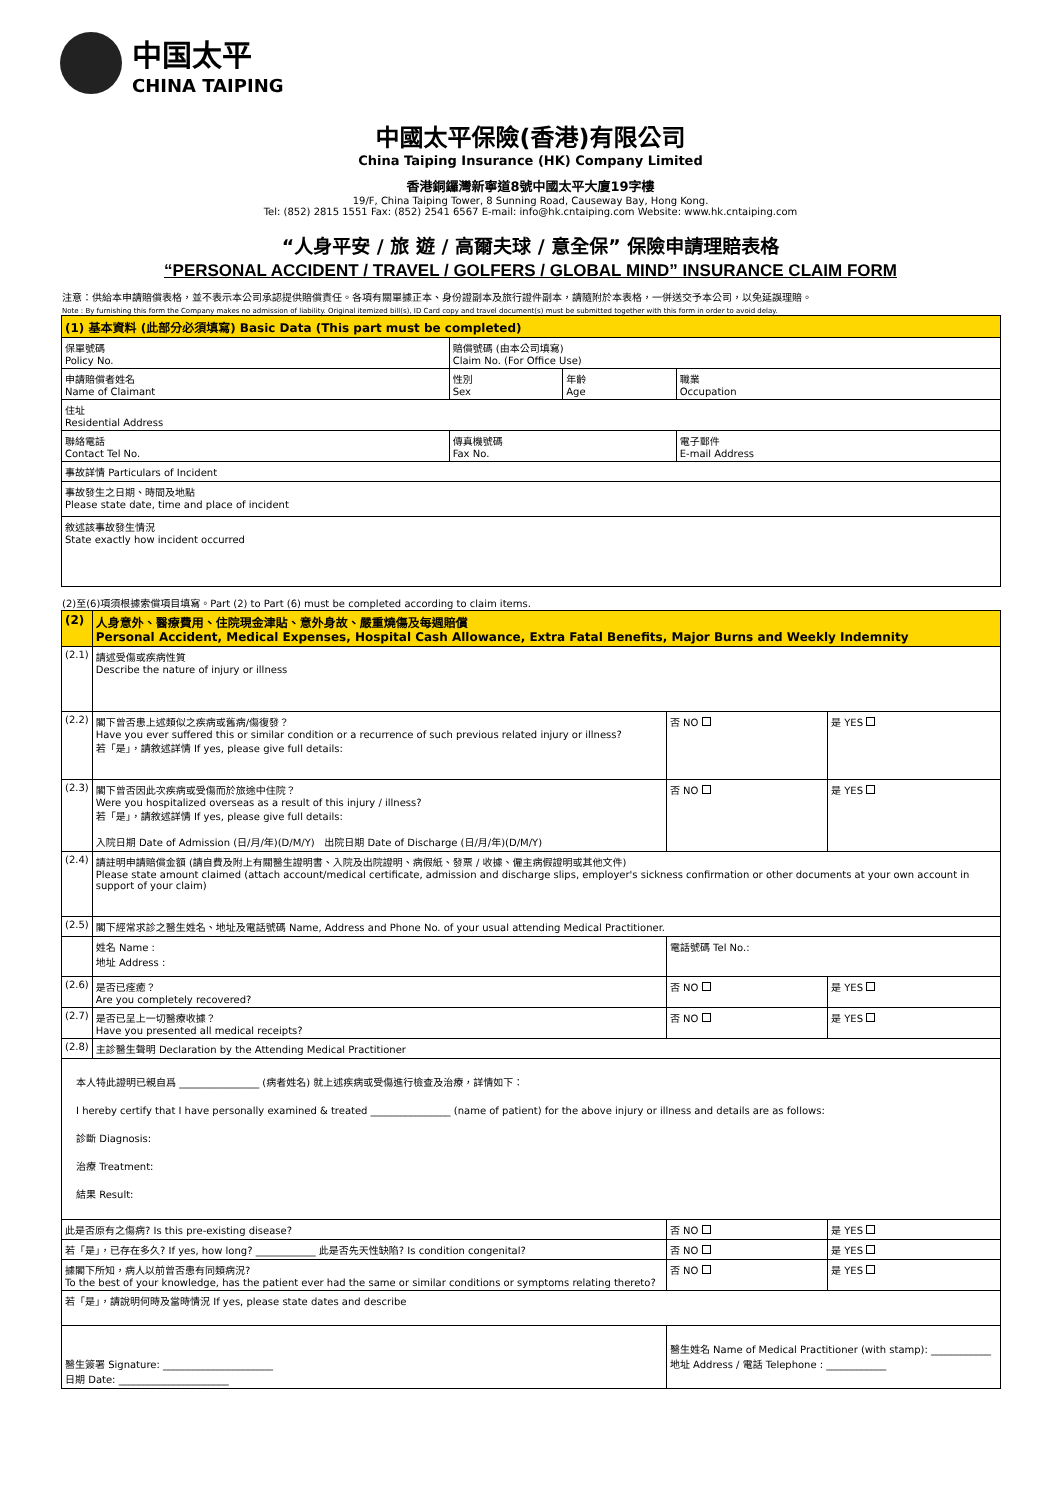中国太平
CHINA TAIPING
中國太平保險(香港)有限公司
China Taiping Insurance (HK) Company Limited
香港銅鑼灣新寧道8號中國太平大廈19字樓
19/F, China Taiping Tower, 8 Sunning Road, Causeway Bay, Hong Kong.
Tel: (852) 2815 1551 Fax: (852) 2541 6567 E-mail: info@hk.cntaiping.com Website: www.hk.cntaiping.com
“人身平安 / 旅 遊 / 高爾夫球 / 意全保” 保險申請理賠表格
“PERSONAL ACCIDENT / TRAVEL / GOLFERS / GLOBAL MIND” INSURANCE CLAIM FORM
注意：供給本申請賠償表格，並不表示本公司承認提供賠償責任。各項有關單據正本、身份證副本及旅行證件副本，請隨附於本表格，一併送交予本公司，以免延誤理賠。
Note : By furnishing this form the Company makes no admission of liability. Original itemized bill(s), ID Card copy and travel document(s) must be submitted together with this form in order to avoid delay.
| (1) 基本資料 (此部分必須填寫) Basic Data (This part must be completed) | | | | |
| 保單號碼 Policy No. | | 賠償號碼 (由本公司填寫) Claim No. (For Office Use) | | |
| 申請賠償者姓名 Name of Claimant | | 性別 Sex | 年齡 Age | 職業 Occupation |
| 住址 Residential Address | | | | |
| 聯絡電話 Contact Tel No. | 傳真機號碼 Fax No. | | | 電子郵件 E-mail Address |
| 事故詳情 Particulars of Incident | | | | |
| 事故發生之日期、時間及地點 Please state date, time and place of incident | | | | |
| 敘述該事故發生情況 State exactly how incident occurred | | | | |
(2)至(6)項須根據索償項目填寫。Part (2) to Part (6) must be completed according to claim items.
| (2) | 人身意外、醫療費用、住院現金津貼、意外身故、嚴重燒傷及每週賠償 Personal Accident, Medical Expenses, Hospital Cash Allowance, Extra Fatal Benefits, Major Burns and Weekly Indemnity | | |
| (2.1) | 請述受傷或疾病性質 Describe the nature of injury or illness | | |
| (2.2) | 閣下曾否患上述類似之疾病或舊病/傷復發？ Have you ever suffered this or similar condition or a recurrence of such previous related injury or illness? 若「是」，請敘述詳情 If yes, please give full details: | 否 NO | 是 YES |
| (2.3) | 閣下曾否因此次疾病或受傷而於旅途中住院？ Were you hospitalized overseas as a result of this injury / illness? 若「是」，請敘述詳情 If yes, please give full details: 入院日期 Date of Admission (日/月/年)(D/M/Y) 出院日期 Date of Discharge (日/月/年)(D/M/Y) | 否 NO | 是 YES |
| (2.4) | 請註明申請賠償金額 (請自費及附上有關醫生證明書、入院及出院證明、病假紙、發票 / 收據、僱主病假證明或其他文件) Please state amount claimed (attach account/medical certificate, admission and discharge slips, employer's sickness confirmation or other documents at your own account in support of your claim) | | |
| (2.5) | 閣下經常求診之醫生姓名、地址及電話號碼 Name, Address and Phone No. of your usual attending Medical Practitioner. | | |
| | 姓名 Name : 地址 Address : | 電話號碼 Tel No.: | |
| (2.6) | 是否已痊癒？ Are you completely recovered? | 否 NO | 是 YES |
| (2.7) | 是否已呈上一切醫療收據？ Have you presented all medical receipts? | 否 NO | 是 YES |
| (2.8) | 主診醫生聲明 Declaration by the Attending Medical Practitioner | | |
| 本人特此證明已親自爲 ________________ (病者姓名) 就上述疾病或受傷進行檢查及治療，詳情如下： I hereby certify that I have personally examined & treated ________________ (name of patient) for the above injury or illness and details are as follows: 診斷 Diagnosis: 治療 Treatment: 結果 Result: | | | |
| 此是否原有之傷病? Is this pre-existing disease? | | 否 NO | 是 YES |
| 若「是」，已存在多久? If yes, how long? ____________ 此是否先天性缺陷? Is condition congenital? | | 否 NO | 是 YES |
| 據閣下所知，病人以前曾否患有同類病況? To the best of your knowledge, has the patient ever had the same or similar conditions or symptoms relating thereto? | | 否 NO | 是 YES |
| 若「是」，請說明何時及當時情況 If yes, please state dates and describe | | | |
| 醫生簽署 Signature: ______________________ 日期 Date: ______________________ | | 醫生姓名 Name of Medical Practitioner (with stamp): ____________ 地址 Address / 電話 Telephone : ____________ | |